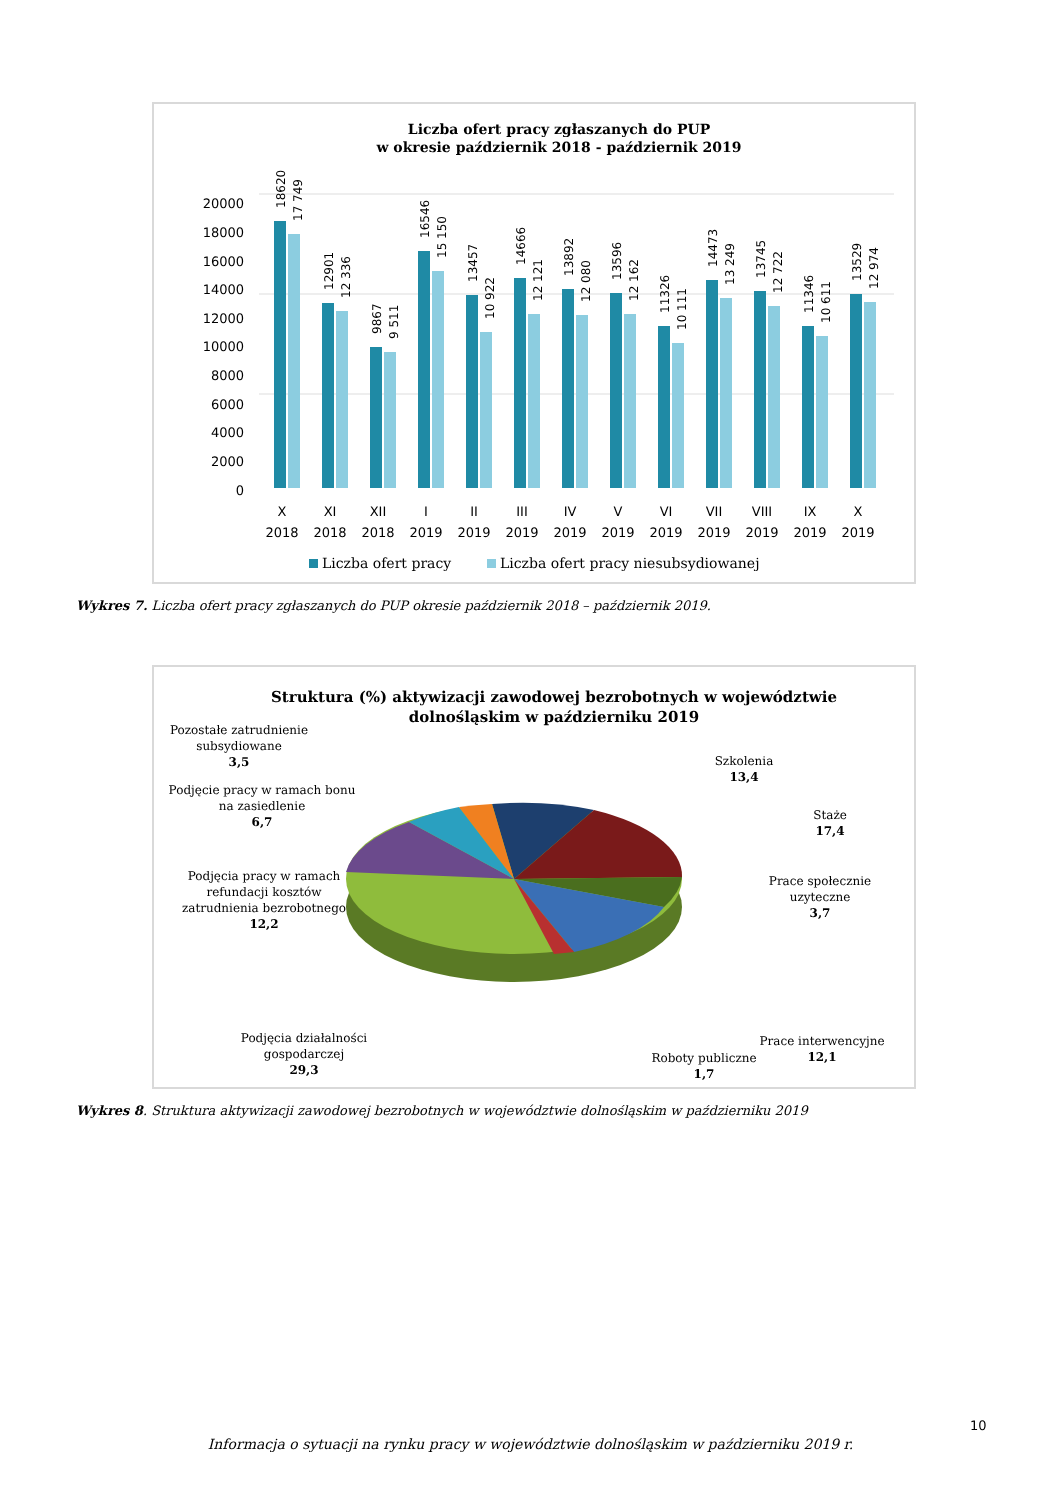Liczba ofert pracy zgłaszanych do PUP
w okresie październik 2018 - październik 2019
20000
18000
16000
14000
12000
10000
8000
6000
4000
2000
0
X
2018
XI
2018
XII
2018
I
2019
II
2019
III
2019
IV
2019
V
2019
VI
2019
VII
2019
VIII
2019
IX
2019
X
2019
18620
17 749
12901
12 336
9867
9 511
16546
15 150
13457
10 922
14666
12 121
13892
12 080
13596
12 162
11326
10 111
14473
13 249
13745
12 722
11346
10 611
13529
12 974
Liczba ofert pracy
Liczba ofert pracy niesubsydiowanej
Wykres 7. Liczba ofert pracy zgłaszanych do PUP okresie październik 2018 – październik 2019.
Struktura (%) aktywizacji zawodowej bezrobotnych w województwie
dolnośląskim w październiku 2019
Pozostałe zatrudnienie
subsydiowane
3,5
Podjęcie pracy w ramach bonu
na zasiedlenie
6,7
Podjęcia pracy w ramach
refundacji kosztów
zatrudnienia bezrobotnego
12,2
Podjęcia działalności
gospodarczej
29,3
Szkolenia
13,4
Staże
17,4
Prace społecznie
uzyteczne
3,7
Prace interwencyjne
12,1
Roboty publiczne
1,7
Wykres 8. Struktura aktywizacji zawodowej bezrobotnych w województwie dolnośląskim w październiku 2019
10
Informacja o sytuacji na rynku pracy w województwie dolnośląskim w październiku 2019 r.